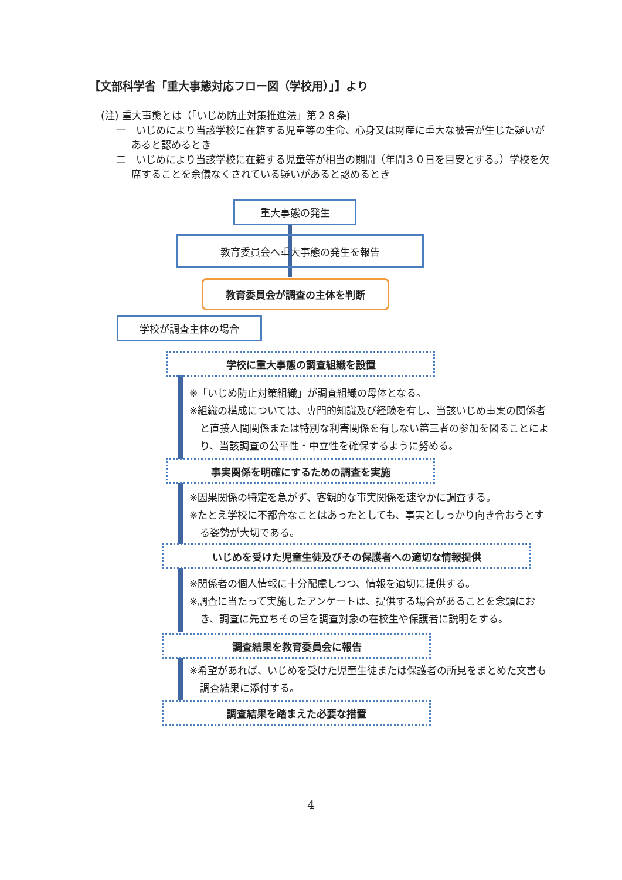【文部科学省「重大事態対応フロー図（学校用）」】より
(注) 重大事態とは（「いじめ防止対策推進法」第２８条)
一　いじめにより当該学校に在籍する児童等の生命、心身又は財産に重大な被害が生じた疑いがあると認めるとき
二　いじめにより当該学校に在籍する児童等が相当の期間（年間３０日を目安とする。）学校を欠席することを余儀なくされている疑いがあると認めるとき
重大事態の発生
教育委員会へ重大事態の発生を報告
教育委員会が調査の主体を判断
学校が調査主体の場合
学校に重大事態の調査組織を設置
※「いじめ防止対策組織」が調査組織の母体となる。
※組織の構成については、専門的知識及び経験を有し、当該いじめ事案の関係者と直接人間関係または特別な利害関係を有しない第三者の参加を図ることにより、当該調査の公平性・中立性を確保するように努める。
事実関係を明確にするための調査を実施
※因果関係の特定を急がず、客観的な事実関係を速やかに調査する。
※たとえ学校に不都合なことはあったとしても、事実としっかり向き合おうとする姿勢が大切である。
いじめを受けた児童生徒及びその保護者への適切な情報提供
※関係者の個人情報に十分配慮しつつ、情報を適切に提供する。
※調査に当たって実施したアンケートは、提供する場合があることを念頭におき、調査に先立ちその旨を調査対象の在校生や保護者に説明をする。
調査結果を教育委員会に報告
※希望があれば、いじめを受けた児童生徒または保護者の所見をまとめた文書も調査結果に添付する。
調査結果を踏まえた必要な措置
4